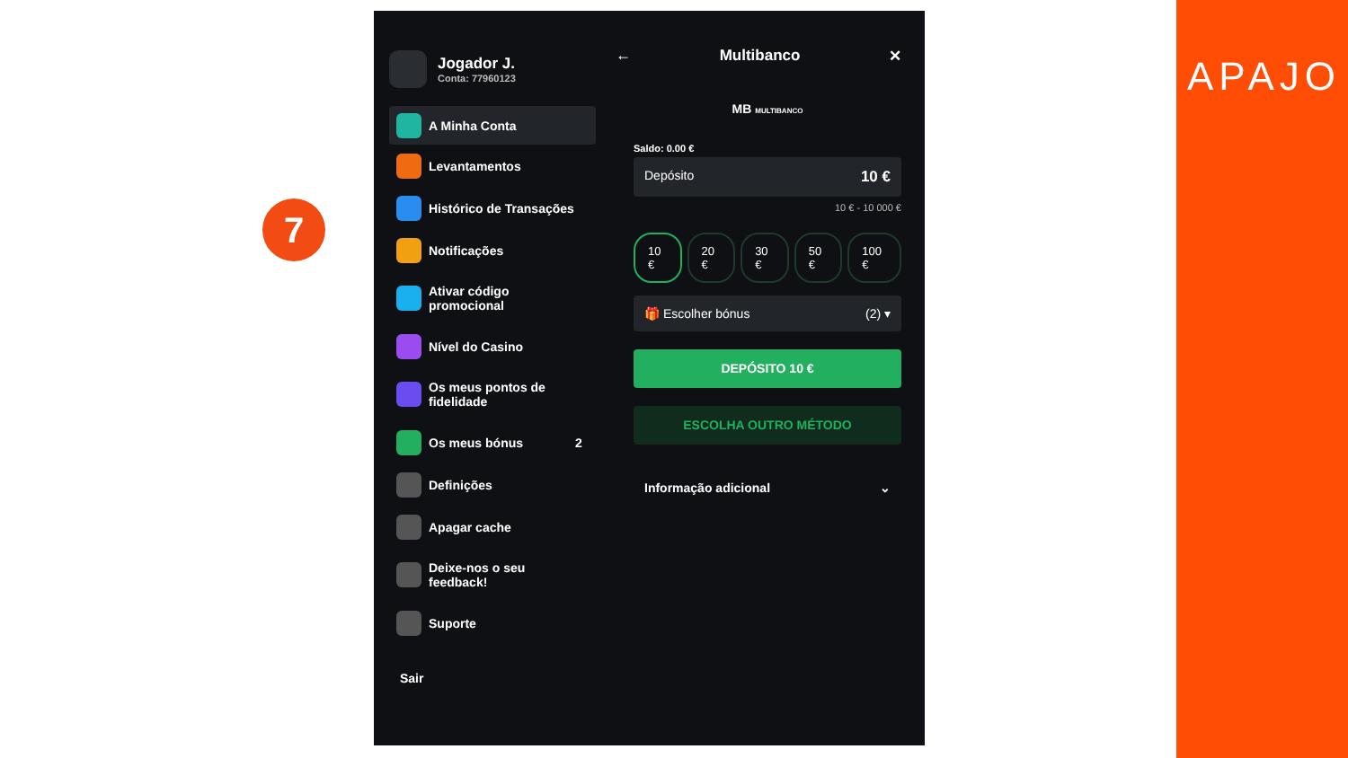7
Jogador J.
Conta: 77960123
A Minha Conta
Levantamentos
Histórico de Transações
Notificações
Ativar código
promocional
Nível do Casino
Os meus pontos de
fidelidade
Os meus bónus 2
Definições
Apagar cache
Deixe-nos o seu
feedback!
Suporte
Sair
← Multibanco ✕
MB MULTIBANCO
Saldo: 0.00 €
Depósito 10 €
10 € - 10 000 €
10 € 20 € 30 € 50 € 100 €
🎁 Escolher bónus (2) ▾
DEPÓSITO 10 €
ESCOLHA OUTRO MÉTODO
Informação adicional ⌄
APAJO